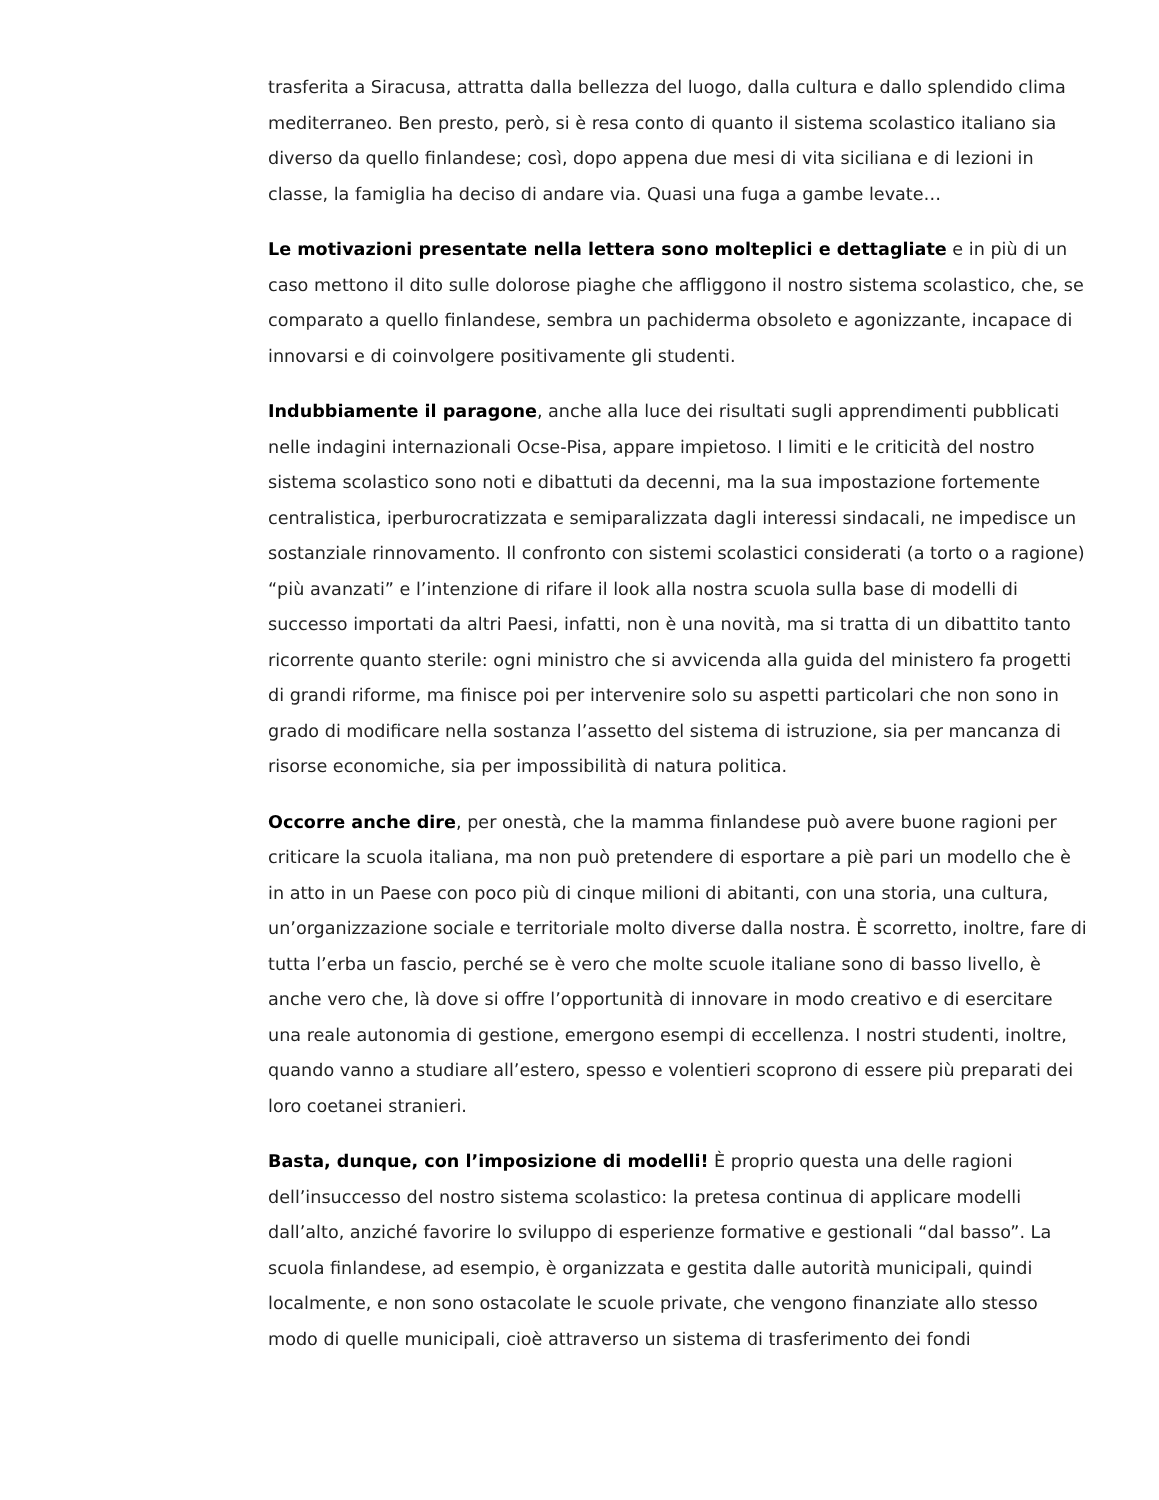trasferita a Siracusa, attratta dalla bellezza del luogo, dalla cultura e dallo splendido clima mediterraneo. Ben presto, però, si è resa conto di quanto il sistema scolastico italiano sia diverso da quello finlandese; così, dopo appena due mesi di vita siciliana e di lezioni in classe, la famiglia ha deciso di andare via. Quasi una fuga a gambe levate…
Le motivazioni presentate nella lettera sono molteplici e dettagliate e in più di un caso mettono il dito sulle dolorose piaghe che affliggono il nostro sistema scolastico, che, se comparato a quello finlandese, sembra un pachiderma obsoleto e agonizzante, incapace di innovarsi e di coinvolgere positivamente gli studenti.
Indubbiamente il paragone, anche alla luce dei risultati sugli apprendimenti pubblicati nelle indagini internazionali Ocse-Pisa, appare impietoso. I limiti e le criticità del nostro sistema scolastico sono noti e dibattuti da decenni, ma la sua impostazione fortemente centralistica, iperburocratizzata e semiparalizzata dagli interessi sindacali, ne impedisce un sostanziale rinnovamento. Il confronto con sistemi scolastici considerati (a torto o a ragione) “più avanzati” e l’intenzione di rifare il look alla nostra scuola sulla base di modelli di successo importati da altri Paesi, infatti, non è una novità, ma si tratta di un dibattito tanto ricorrente quanto sterile: ogni ministro che si avvicenda alla guida del ministero fa progetti di grandi riforme, ma finisce poi per intervenire solo su aspetti particolari che non sono in grado di modificare nella sostanza l’assetto del sistema di istruzione, sia per mancanza di risorse economiche, sia per impossibilità di natura politica.
Occorre anche dire, per onestà, che la mamma finlandese può avere buone ragioni per criticare la scuola italiana, ma non può pretendere di esportare a piè pari un modello che è in atto in un Paese con poco più di cinque milioni di abitanti, con una storia, una cultura, un’organizzazione sociale e territoriale molto diverse dalla nostra. È scorretto, inoltre, fare di tutta l’erba un fascio, perché se è vero che molte scuole italiane sono di basso livello, è anche vero che, là dove si offre l’opportunità di innovare in modo creativo e di esercitare una reale autonomia di gestione, emergono esempi di eccellenza. I nostri studenti, inoltre, quando vanno a studiare all’estero, spesso e volentieri scoprono di essere più preparati dei loro coetanei stranieri.
Basta, dunque, con l’imposizione di modelli! È proprio questa una delle ragioni dell’insuccesso del nostro sistema scolastico: la pretesa continua di applicare modelli dall’alto, anziché favorire lo sviluppo di esperienze formative e gestionali “dal basso”. La scuola finlandese, ad esempio, è organizzata e gestita dalle autorità municipali, quindi localmente, e non sono ostacolate le scuole private, che vengono finanziate allo stesso modo di quelle municipali, cioè attraverso un sistema di trasferimento dei fondi